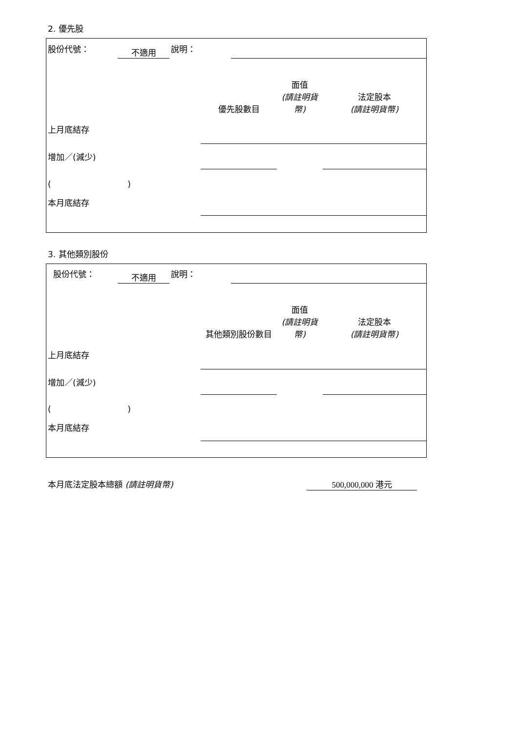2. 優先股
| 股份代號： | 不適用 | 說明： | |
| | 優先股數目 | 面值 (請註明貨幣) | 法定股本 (請註明貨幣) |
| 上月底結存 | | | |
| 增加／(減少) | | | |
| ( ) | | | |
| 本月底結存 | | | |
3. 其他類別股份
| 股份代號： | 不適用 | 說明： | |
| | 其他類別股份數目 | 面值 (請註明貨幣) | 法定股本 (請註明貨幣) |
| 上月底結存 | | | |
| 增加／(減少) | | | |
| ( ) | | | |
| 本月底結存 | | | |
| 本月底法定股本總額 (請註明貨幣) | 500,000,000 港元 |